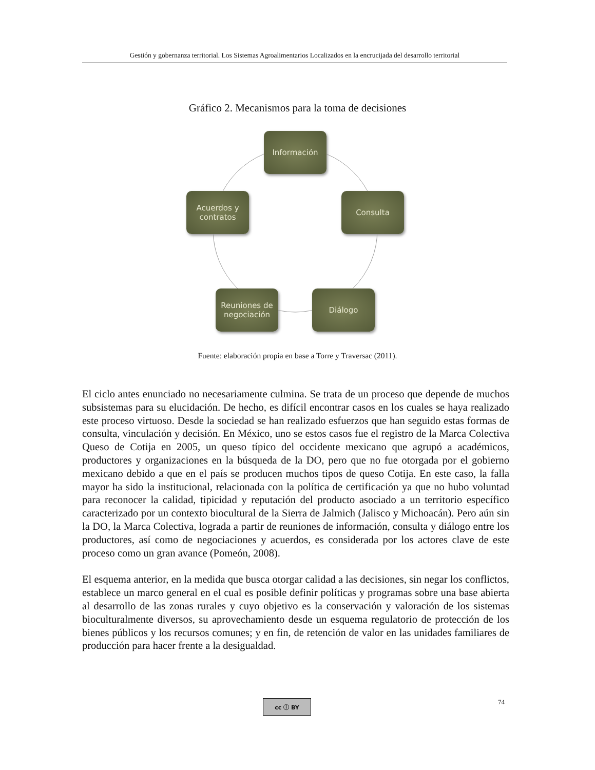Gestión y gobernanza territorial. Los Sistemas Agroalimentarios Localizados en la encrucijada del desarrollo territorial
Gráfico 2. Mecanismos para la toma de decisiones
Información
Consulta
Diálogo
Reuniones de negociación
Acuerdos y contratos
Fuente: elaboración propia en base a Torre y Traversac (2011).
El ciclo antes enunciado no necesariamente culmina. Se trata de un proceso que depende de muchos subsistemas para su elucidación. De hecho, es difícil encontrar casos en los cuales se haya realizado este proceso virtuoso. Desde la sociedad se han realizado esfuerzos que han seguido estas formas de consulta, vinculación y decisión. En México, uno se estos casos fue el registro de la Marca Colectiva Queso de Cotija en 2005, un queso típico del occidente mexicano que agrupó a académicos, productores y organizaciones en la búsqueda de la DO, pero que no fue otorgada por el gobierno mexicano debido a que en el país se producen muchos tipos de queso Cotija. En este caso, la falla mayor ha sido la institucional, relacionada con la política de certificación ya que no hubo voluntad para reconocer la calidad, tipicidad y reputación del producto asociado a un territorio específico caracterizado por un contexto biocultural de la Sierra de Jalmich (Jalisco y Michoacán). Pero aún sin la DO, la Marca Colectiva, lograda a partir de reuniones de información, consulta y diálogo entre los productores, así como de negociaciones y acuerdos, es considerada por los actores clave de este proceso como un gran avance (Pomeón, 2008).
El esquema anterior, en la medida que busca otorgar calidad a las decisiones, sin negar los conflictos, establece un marco general en el cual es posible definir políticas y programas sobre una base abierta al desarrollo de las zonas rurales y cuyo objetivo es la conservación y valoración de los sistemas bioculturalmente diversos, su aprovechamiento desde un esquema regulatorio de protección de los bienes públicos y los recursos comunes; y en fin, de retención de valor en las unidades familiares de producción para hacer frente a la desigualdad.
cc ⓘ BY 74